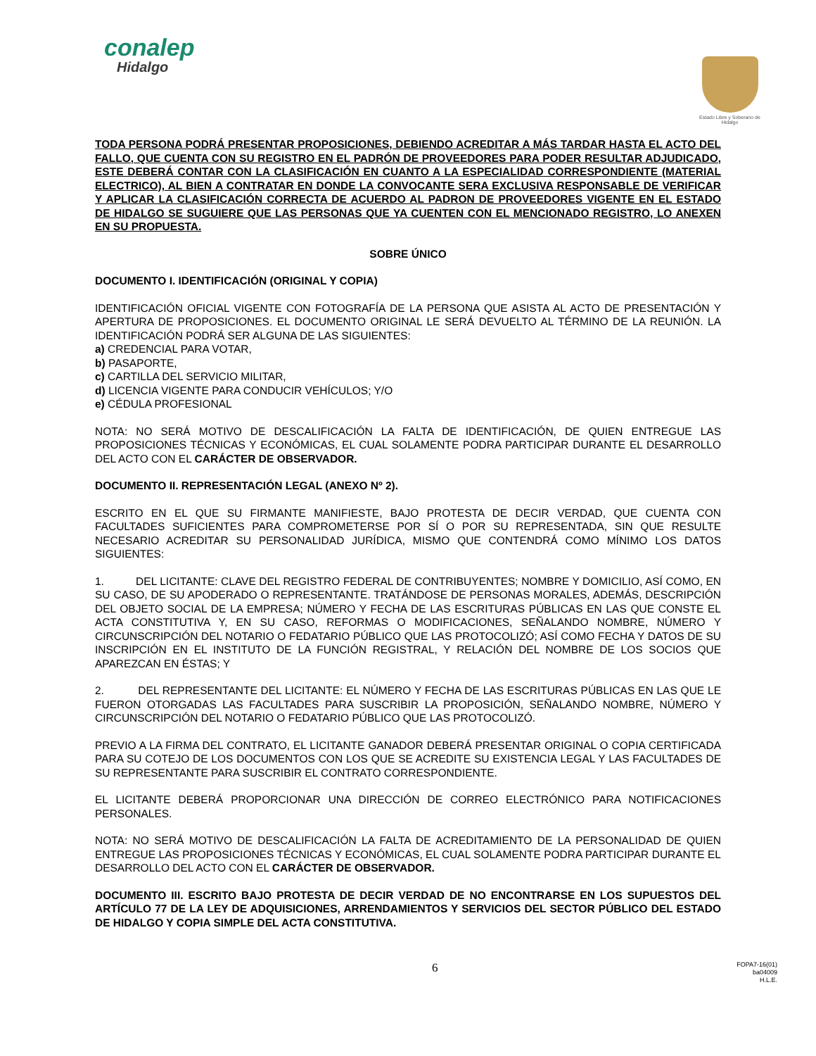conalep
Hidalgo
Estado Libre y Soberano de Hidalgo
TODA PERSONA PODRÁ PRESENTAR PROPOSICIONES, DEBIENDO ACREDITAR A MÁS TARDAR HASTA EL ACTO DEL FALLO, QUE CUENTA CON SU REGISTRO EN EL PADRÓN DE PROVEEDORES PARA PODER RESULTAR ADJUDICADO, ESTE DEBERÁ CONTAR CON LA CLASIFICACIÓN EN CUANTO A LA ESPECIALIDAD CORRESPONDIENTE (MATERIAL ELECTRICO), AL BIEN A CONTRATAR EN DONDE LA CONVOCANTE SERA EXCLUSIVA RESPONSABLE DE VERIFICAR Y APLICAR LA CLASIFICACIÓN CORRECTA DE ACUERDO AL PADRON DE PROVEEDORES VIGENTE EN EL ESTADO DE HIDALGO SE SUGUIERE QUE LAS PERSONAS QUE YA CUENTEN CON EL MENCIONADO REGISTRO, LO ANEXEN EN SU PROPUESTA.
SOBRE ÚNICO
DOCUMENTO I. IDENTIFICACIÓN (ORIGINAL Y COPIA)
IDENTIFICACIÓN OFICIAL VIGENTE CON FOTOGRAFÍA DE LA PERSONA QUE ASISTA AL ACTO DE PRESENTACIÓN Y APERTURA DE PROPOSICIONES. EL DOCUMENTO ORIGINAL LE SERÁ DEVUELTO AL TÉRMINO DE LA REUNIÓN. LA IDENTIFICACIÓN PODRÁ SER ALGUNA DE LAS SIGUIENTES:
a) CREDENCIAL PARA VOTAR,
b) PASAPORTE,
c) CARTILLA DEL SERVICIO MILITAR,
d) LICENCIA VIGENTE PARA CONDUCIR VEHÍCULOS; Y/O
e) CÉDULA PROFESIONAL
NOTA: NO SERÁ MOTIVO DE DESCALIFICACIÓN LA FALTA DE IDENTIFICACIÓN, DE QUIEN ENTREGUE LAS PROPOSICIONES TÉCNICAS Y ECONÓMICAS, EL CUAL SOLAMENTE PODRA PARTICIPAR DURANTE EL DESARROLLO DEL ACTO CON EL CARÁCTER DE OBSERVADOR.
DOCUMENTO II. REPRESENTACIÓN LEGAL (ANEXO Nº 2).
ESCRITO EN EL QUE SU FIRMANTE MANIFIESTE, BAJO PROTESTA DE DECIR VERDAD, QUE CUENTA CON FACULTADES SUFICIENTES PARA COMPROMETERSE POR SÍ O POR SU REPRESENTADA, SIN QUE RESULTE NECESARIO ACREDITAR SU PERSONALIDAD JURÍDICA, MISMO QUE CONTENDRÁ COMO MÍNIMO LOS DATOS SIGUIENTES:
1. DEL LICITANTE: CLAVE DEL REGISTRO FEDERAL DE CONTRIBUYENTES; NOMBRE Y DOMICILIO, ASÍ COMO, EN SU CASO, DE SU APODERADO O REPRESENTANTE. TRATÁNDOSE DE PERSONAS MORALES, ADEMÁS, DESCRIPCIÓN DEL OBJETO SOCIAL DE LA EMPRESA; NÚMERO Y FECHA DE LAS ESCRITURAS PÚBLICAS EN LAS QUE CONSTE EL ACTA CONSTITUTIVA Y, EN SU CASO, REFORMAS O MODIFICACIONES, SEÑALANDO NOMBRE, NÚMERO Y CIRCUNSCRIPCIÓN DEL NOTARIO O FEDATARIO PÚBLICO QUE LAS PROTOCOLIZÓ; ASÍ COMO FECHA Y DATOS DE SU INSCRIPCIÓN EN EL INSTITUTO DE LA FUNCIÓN REGISTRAL, Y RELACIÓN DEL NOMBRE DE LOS SOCIOS QUE APAREZCAN EN ÉSTAS; Y
2. DEL REPRESENTANTE DEL LICITANTE: EL NÚMERO Y FECHA DE LAS ESCRITURAS PÚBLICAS EN LAS QUE LE FUERON OTORGADAS LAS FACULTADES PARA SUSCRIBIR LA PROPOSICIÓN, SEÑALANDO NOMBRE, NÚMERO Y CIRCUNSCRIPCIÓN DEL NOTARIO O FEDATARIO PÚBLICO QUE LAS PROTOCOLIZÓ.
PREVIO A LA FIRMA DEL CONTRATO, EL LICITANTE GANADOR DEBERÁ PRESENTAR ORIGINAL O COPIA CERTIFICADA PARA SU COTEJO DE LOS DOCUMENTOS CON LOS QUE SE ACREDITE SU EXISTENCIA LEGAL Y LAS FACULTADES DE SU REPRESENTANTE PARA SUSCRIBIR EL CONTRATO CORRESPONDIENTE.
EL LICITANTE DEBERÁ PROPORCIONAR UNA DIRECCIÓN DE CORREO ELECTRÓNICO PARA NOTIFICACIONES PERSONALES.
NOTA: NO SERÁ MOTIVO DE DESCALIFICACIÓN LA FALTA DE ACREDITAMIENTO DE LA PERSONALIDAD DE QUIEN ENTREGUE LAS PROPOSICIONES TÉCNICAS Y ECONÓMICAS, EL CUAL SOLAMENTE PODRA PARTICIPAR DURANTE EL DESARROLLO DEL ACTO CON EL CARÁCTER DE OBSERVADOR.
DOCUMENTO III. ESCRITO BAJO PROTESTA DE DECIR VERDAD DE NO ENCONTRARSE EN LOS SUPUESTOS DEL ARTÍCULO 77 DE LA LEY DE ADQUISICIONES, ARRENDAMIENTOS Y SERVICIOS DEL SECTOR PÚBLICO DEL ESTADO DE HIDALGO Y COPIA SIMPLE DEL ACTA CONSTITUTIVA.
6
FOPA7-16(01)
ba04009
H.L.E.